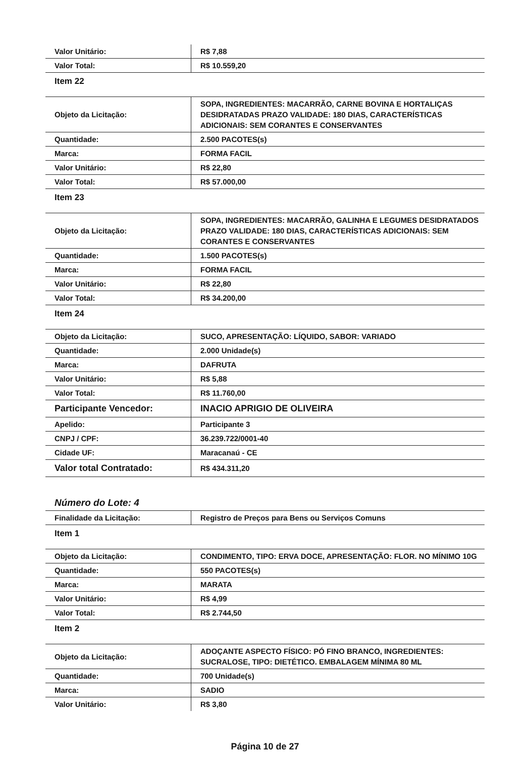| Valor Unitário: | R$ 7,88 |
| Valor Total: | R$ 10.559,20 |
| Item 22 | |
| Objeto da Licitação: | SOPA, INGREDIENTES: MACARRÃO, CARNE BOVINA E HORTALIÇAS DESIDRATADAS PRAZO VALIDADE: 180 DIAS, CARACTERÍSTICAS ADICIONAIS: SEM CORANTES E CONSERVANTES |
| Quantidade: | 2.500 PACOTES(s) |
| Marca: | FORMA FACIL |
| Valor Unitário: | R$ 22,80 |
| Valor Total: | R$ 57.000,00 |
| Item 23 | |
| Objeto da Licitação: | SOPA, INGREDIENTES: MACARRÃO, GALINHA E LEGUMES DESIDRATADOS PRAZO VALIDADE: 180 DIAS, CARACTERÍSTICAS ADICIONAIS: SEM CORANTES E CONSERVANTES |
| Quantidade: | 1.500 PACOTES(s) |
| Marca: | FORMA FACIL |
| Valor Unitário: | R$ 22,80 |
| Valor Total: | R$ 34.200,00 |
| Item 24 | |
| Objeto da Licitação: | SUCO, APRESENTAÇÃO: LÍQUIDO, SABOR: VARIADO |
| Quantidade: | 2.000 Unidade(s) |
| Marca: | DAFRUTA |
| Valor Unitário: | R$ 5,88 |
| Valor Total: | R$ 11.760,00 |
| Participante Vencedor: | INACIO APRIGIO DE OLIVEIRA |
| Apelido: | Participante 3 |
| CNPJ / CPF: | 36.239.722/0001-40 |
| Cidade UF: | Maracanaú - CE |
| Valor total Contratado: | R$ 434.311,20 |
Número do Lote: 4
| Finalidade da Licitação: | Registro de Preços para Bens ou Serviços Comuns |
| Item 1 | |
| Objeto da Licitação: | CONDIMENTO, TIPO: ERVA DOCE, APRESENTAÇÃO: FLOR. NO MÍNIMO 10G |
| Quantidade: | 550 PACOTES(s) |
| Marca: | MARATA |
| Valor Unitário: | R$ 4,99 |
| Valor Total: | R$ 2.744,50 |
| Item 2 | |
| Objeto da Licitação: | ADOÇANTE ASPECTO FÍSICO: PÓ FINO BRANCO, INGREDIENTES: SUCRALOSE, TIPO: DIETÉTICO. EMBALAGEM MÍNIMA 80 ML |
| Quantidade: | 700 Unidade(s) |
| Marca: | SADIO |
| Valor Unitário: | R$ 3,80 |
Página 10 de 27